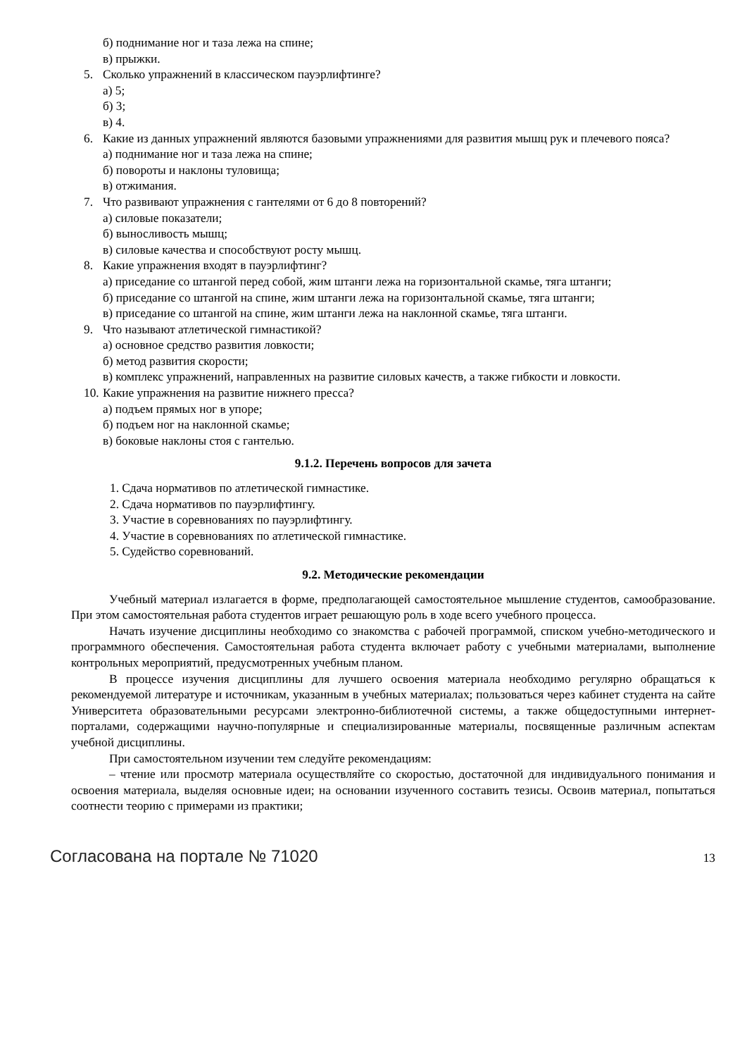б) поднимание ног и таза лежа на спине;
в) прыжки.
5. Сколько упражнений в классическом пауэрлифтинге?
а) 5;
б) 3;
в) 4.
6. Какие из данных упражнений являются базовыми упражнениями для развития мышц рук и плечевого пояса?
а) поднимание ног и таза лежа на спине;
б) повороты и наклоны туловища;
в) отжимания.
7. Что развивают упражнения с гантелями от 6 до 8 повторений?
а) силовые показатели;
б) выносливость мышц;
в) силовые качества и способствуют росту мышц.
8. Какие упражнения входят в пауэрлифтинг?
а) приседание со штангой перед собой, жим штанги лежа на горизонтальной скамье, тяга штанги;
б) приседание со штангой на спине, жим штанги лежа на горизонтальной скамье, тяга штанги;
в) приседание со штангой на спине, жим штанги лежа на наклонной скамье, тяга штанги.
9. Что называют атлетической гимнастикой?
а) основное средство развития ловкости;
б) метод развития скорости;
в) комплекс упражнений, направленных на развитие силовых качеств, а также гибкости и ловкости.
10. Какие упражнения на развитие нижнего пресса?
а) подъем прямых ног в упоре;
б) подъем ног на наклонной скамье;
в) боковые наклоны стоя с гантелью.
9.1.2. Перечень вопросов для зачета
1. Сдача нормативов по атлетической гимнастике.
2. Сдача нормативов по пауэрлифтингу.
3. Участие в соревнованиях по пауэрлифтингу.
4. Участие в соревнованиях по атлетической гимнастике.
5. Судейство соревнований.
9.2. Методические рекомендации
Учебный материал излагается в форме, предполагающей самостоятельное мышление студентов, самообразование. При этом самостоятельная работа студентов играет решающую роль в ходе всего учебного процесса.
Начать изучение дисциплины необходимо со знакомства с рабочей программой, списком учебно-методического и программного обеспечения. Самостоятельная работа студента включает работу с учебными материалами, выполнение контрольных мероприятий, предусмотренных учебным планом.
В процессе изучения дисциплины для лучшего освоения материала необходимо регулярно обращаться к рекомендуемой литературе и источникам, указанным в учебных материалах; пользоваться через кабинет студента на сайте Университета образовательными ресурсами электронно-библиотечной системы, а также общедоступными интернет-порталами, содержащими научно-популярные и специализированные материалы, посвященные различным аспектам учебной дисциплины.
При самостоятельном изучении тем следуйте рекомендациям:
– чтение или просмотр материала осуществляйте со скоростью, достаточной для индивидуального понимания и освоения материала, выделяя основные идеи; на основании изученного составить тезисы. Освоив материал, попытаться соотнести теорию с примерами из практики;
Согласована на портале № 71020 13